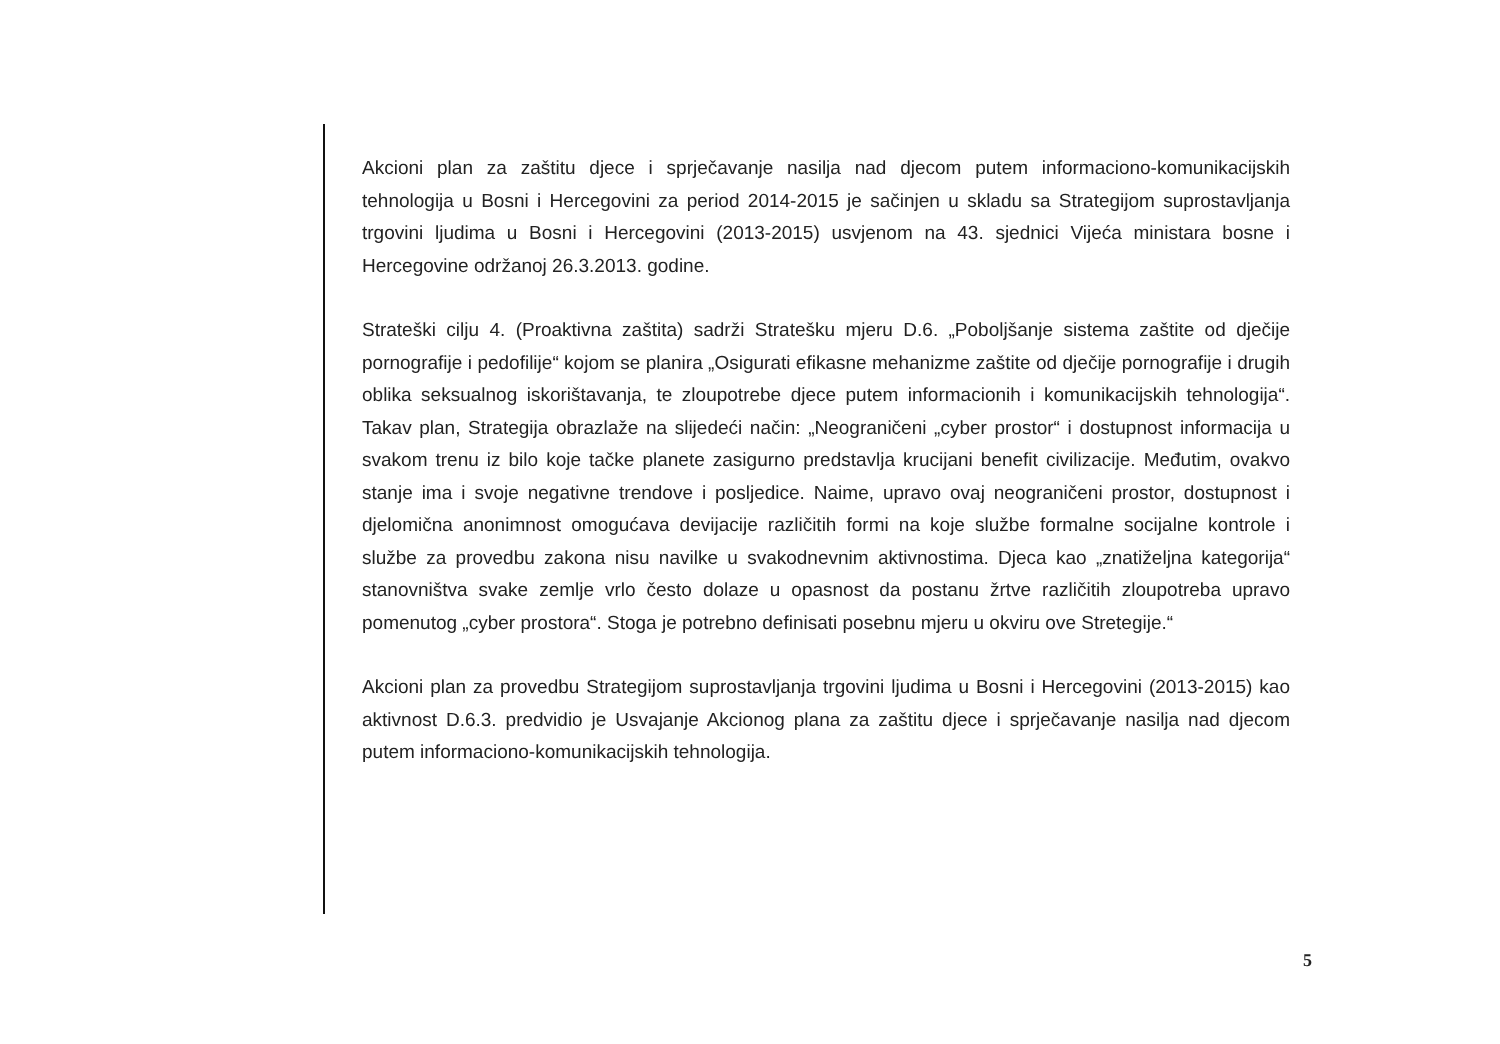Akcioni plan za zaštitu djece i sprječavanje nasilja nad djecom putem informaciono-komunikacijskih tehnologija u Bosni i Hercegovini za period 2014-2015 je sačinjen u skladu sa Strategijom suprostavljanja trgovini ljudima u Bosni i Hercegovini (2013-2015) usvjenom na 43. sjednici Vijeća ministara bosne i Hercegovine održanoj 26.3.2013. godine.
Strateški cilju 4. (Proaktivna zaštita) sadrži Stratešku mjeru D.6. „Poboljšanje sistema zaštite od dječije pornografije i pedofilije“ kojom se planira „Osigurati efikasne mehanizme zaštite od dječije pornografije i drugih oblika seksualnog iskorištavanja, te zloupotrebe djece putem informacionih i komunikacijskih tehnologija“. Takav plan, Strategija obrazlaže na slijedeći način: „Neograničeni „cyber prostor“ i dostupnost informacija u svakom trenu iz bilo koje tačke planete zasigurno predstavlja krucijani benefit civilizacije. Međutim, ovakvo stanje ima i svoje negativne trendove i posljedice. Naime, upravo ovaj neograničeni prostor, dostupnost i djelomična anonimnost omogućava devijacije različitih formi na koje službe formalne socijalne kontrole i službe za provedbu zakona nisu navilke u svakodnevnim aktivnostima. Djeca kao „znatiželjna kategorija“ stanovništva svake zemlje vrlo često dolaze u opasnost da postanu žrtve različitih zloupotreba upravo pomenutog „cyber prostora“. Stoga je potrebno definisati posebnu mjeru u okviru ove Stretegije.“
Akcioni plan za provedbu Strategijom suprostavljanja trgovini ljudima u Bosni i Hercegovini (2013-2015) kao aktivnost D.6.3. predvidio je Usvajanje Akcionog plana za zaštitu djece i sprječavanje nasilja nad djecom putem informaciono-komunikacijskih tehnologija.
5